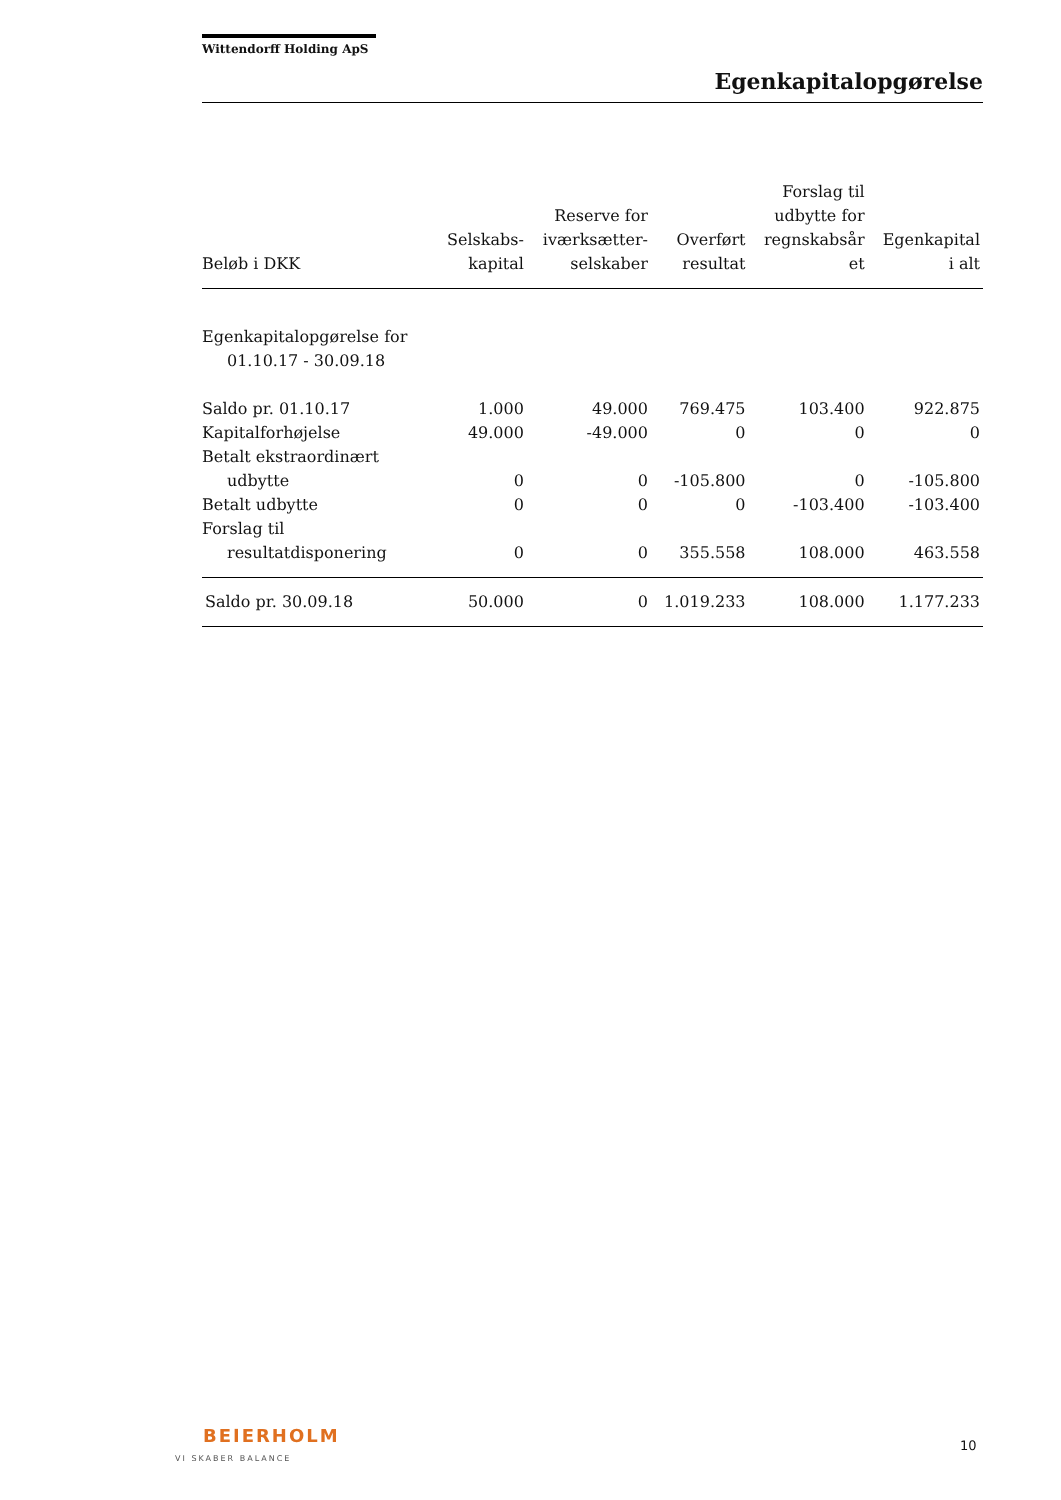Wittendorff Holding ApS
Egenkapitalopgørelse
| Beløb i DKK | Selskabs- kapital | Reserve for iværksætter- selskaber | Overført resultat | Forslag til udbytte for regnskabsår et | Egenkapital i alt |
| --- | --- | --- | --- | --- | --- |
| Egenkapitalopgørelse for 01.10.17 - 30.09.18 | | | | | |
| Saldo pr. 01.10.17 | 1.000 | 49.000 | 769.475 | 103.400 | 922.875 |
| Kapitalforhøjelse | 49.000 | -49.000 | 0 | 0 | 0 |
| Betalt ekstraordinært udbytte | 0 | 0 | -105.800 | 0 | -105.800 |
| Betalt udbytte | 0 | 0 | 0 | -103.400 | -103.400 |
| Forslag til resultatdisponering | 0 | 0 | 355.558 | 108.000 | 463.558 |
| Saldo pr. 30.09.18 | 50.000 | 0 | 1.019.233 | 108.000 | 1.177.233 |
BEIERHOLM
VI SKABER BALANCE
10